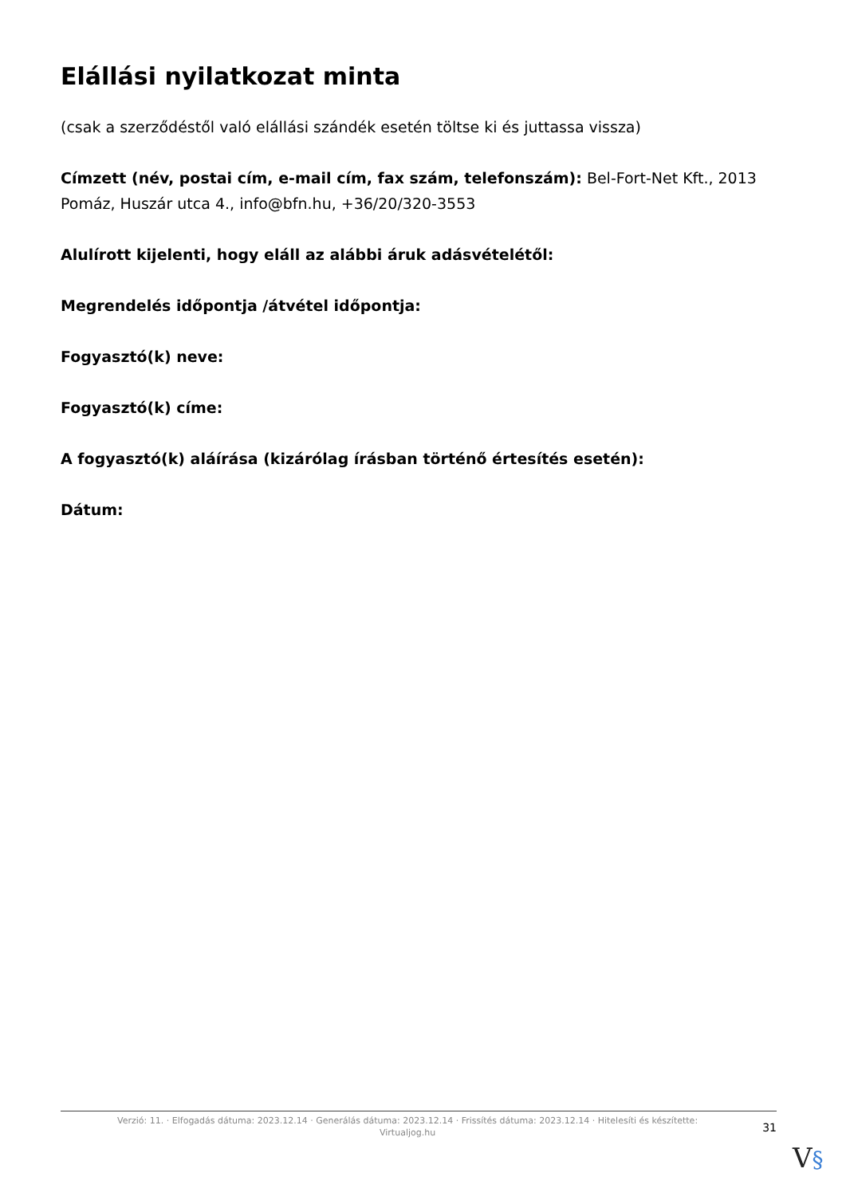Elállási nyilatkozat minta
(csak a szerződéstől való elállási szándék esetén töltse ki és juttassa vissza)
Címzett (név, postai cím, e-mail cím, fax szám, telefonszám): Bel-Fort-Net Kft., 2013 Pomáz, Huszár utca 4., info@bfn.hu, +36/20/320-3553
Alulírott kijelenti, hogy eláll az alábbi áruk adásvételétől:
Megrendelés időpontja /átvétel időpontja:
Fogyasztó(k) neve:
Fogyasztó(k) címe:
A fogyasztó(k) aláírása (kizárólag írásban történő értesítés esetén):
Dátum:
Verzió: 11. · Elfogadás dátuma: 2023.12.14 · Generálás dátuma: 2023.12.14 · Frissítés dátuma: 2023.12.14 · Hitelesíti és készítette:
Virtualjog.hu
31
V§